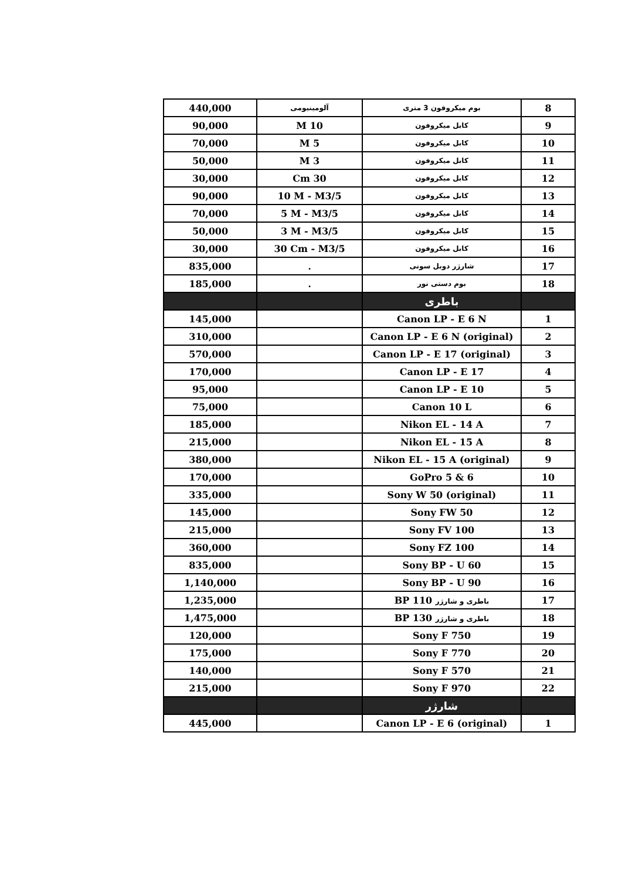| 8 | بوم میکروفون 3 متری | آلومینیومی | 440,000 |
| 9 | کابل میکروفون | 10 M | 90,000 |
| 10 | کابل میکروفون | 5 M | 70,000 |
| 11 | کابل میکروفون | 3 M | 50,000 |
| 12 | کابل میکروفون | 30 Cm | 30,000 |
| 13 | کابل میکروفون | 10 M - M3/5 | 90,000 |
| 14 | کابل میکروفون | 5 M - M3/5 | 70,000 |
| 15 | کابل میکروفون | 3 M - M3/5 | 50,000 |
| 16 | کابل میکروفون | 30 Cm - M3/5 | 30,000 |
| 17 | شارژر دوبل سونی | . | 835,000 |
| 18 | بوم دستی نور | . | 185,000 |
| | باطری | | |
| 1 | Canon LP - E 6 N | | 145,000 |
| 2 | Canon LP - E 6 N (original) | | 310,000 |
| 3 | Canon LP - E 17 (original) | | 570,000 |
| 4 | Canon LP - E 17 | | 170,000 |
| 5 | Canon LP - E 10 | | 95,000 |
| 6 | Canon 10 L | | 75,000 |
| 7 | Nikon EL - 14 A | | 185,000 |
| 8 | Nikon EL - 15 A | | 215,000 |
| 9 | Nikon EL - 15 A (original) | | 380,000 |
| 10 | GoPro 5 & 6 | | 170,000 |
| 11 | Sony W 50 (original) | | 335,000 |
| 12 | Sony FW 50 | | 145,000 |
| 13 | Sony FV 100 | | 215,000 |
| 14 | Sony FZ 100 | | 360,000 |
| 15 | Sony BP - U 60 | | 835,000 |
| 16 | Sony BP - U 90 | | 1,140,000 |
| 17 | باطری و شارژر BP 110 | | 1,235,000 |
| 18 | باطری و شارژر BP 130 | | 1,475,000 |
| 19 | Sony F 750 | | 120,000 |
| 20 | Sony F 770 | | 175,000 |
| 21 | Sony F 570 | | 140,000 |
| 22 | Sony F 970 | | 215,000 |
| | شارژر | | |
| 1 | Canon LP - E 6 (original) | | 445,000 |